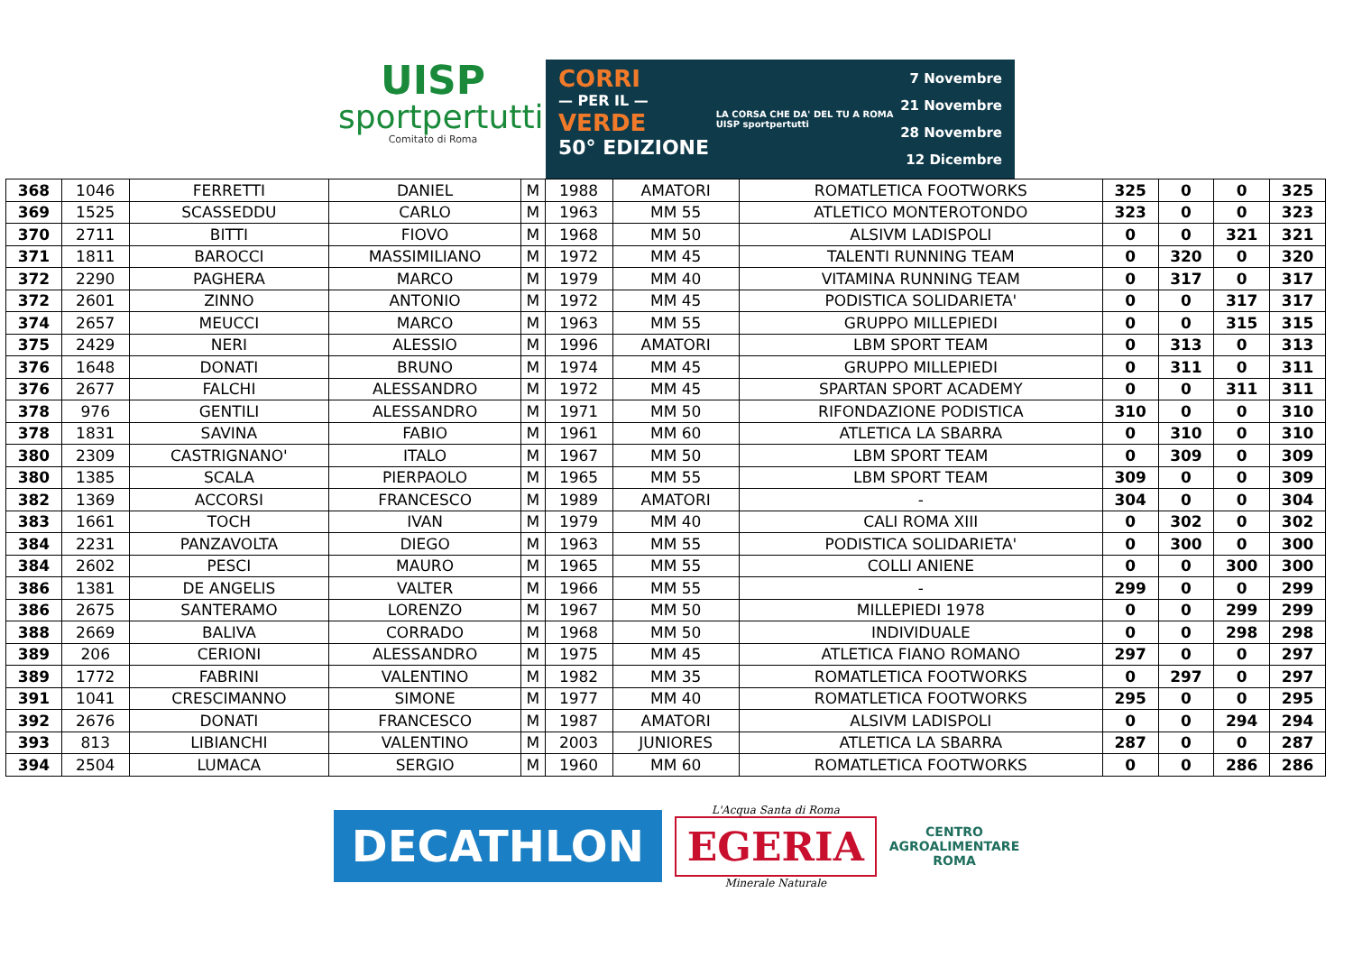UISP
sportpertutti
Comitato di Roma
CORRI
— PER IL —
VERDE
50° EDIZIONE
LA CORSA CHE DA' DEL TU A ROMA
UISP sportpertutti
7 Novembre
21 Novembre
28 Novembre
12 Dicembre
| 368 | 1046 | FERRETTI | DANIEL | M | 1988 | AMATORI | ROMATLETICA FOOTWORKS | 325 | 0 | 0 | 325 |
| 369 | 1525 | SCASSEDDU | CARLO | M | 1963 | MM 55 | ATLETICO MONTEROTONDO | 323 | 0 | 0 | 323 |
| 370 | 2711 | BITTI | FIOVO | M | 1968 | MM 50 | ALSIVM LADISPOLI | 0 | 0 | 321 | 321 |
| 371 | 1811 | BAROCCI | MASSIMILIANO | M | 1972 | MM 45 | TALENTI RUNNING TEAM | 0 | 320 | 0 | 320 |
| 372 | 2290 | PAGHERA | MARCO | M | 1979 | MM 40 | VITAMINA RUNNING TEAM | 0 | 317 | 0 | 317 |
| 372 | 2601 | ZINNO | ANTONIO | M | 1972 | MM 45 | PODISTICA SOLIDARIETA' | 0 | 0 | 317 | 317 |
| 374 | 2657 | MEUCCI | MARCO | M | 1963 | MM 55 | GRUPPO MILLEPIEDI | 0 | 0 | 315 | 315 |
| 375 | 2429 | NERI | ALESSIO | M | 1996 | AMATORI | LBM SPORT TEAM | 0 | 313 | 0 | 313 |
| 376 | 1648 | DONATI | BRUNO | M | 1974 | MM 45 | GRUPPO MILLEPIEDI | 0 | 311 | 0 | 311 |
| 376 | 2677 | FALCHI | ALESSANDRO | M | 1972 | MM 45 | SPARTAN SPORT ACADEMY | 0 | 0 | 311 | 311 |
| 378 | 976 | GENTILI | ALESSANDRO | M | 1971 | MM 50 | RIFONDAZIONE PODISTICA | 310 | 0 | 0 | 310 |
| 378 | 1831 | SAVINA | FABIO | M | 1961 | MM 60 | ATLETICA LA SBARRA | 0 | 310 | 0 | 310 |
| 380 | 2309 | CASTRIGNANO' | ITALO | M | 1967 | MM 50 | LBM SPORT TEAM | 0 | 309 | 0 | 309 |
| 380 | 1385 | SCALA | PIERPAOLO | M | 1965 | MM 55 | LBM SPORT TEAM | 309 | 0 | 0 | 309 |
| 382 | 1369 | ACCORSI | FRANCESCO | M | 1989 | AMATORI | - | 304 | 0 | 0 | 304 |
| 383 | 1661 | TOCH | IVAN | M | 1979 | MM 40 | CALI ROMA XIII | 0 | 302 | 0 | 302 |
| 384 | 2231 | PANZAVOLTA | DIEGO | M | 1963 | MM 55 | PODISTICA SOLIDARIETA' | 0 | 300 | 0 | 300 |
| 384 | 2602 | PESCI | MAURO | M | 1965 | MM 55 | COLLI ANIENE | 0 | 0 | 300 | 300 |
| 386 | 1381 | DE ANGELIS | VALTER | M | 1966 | MM 55 | - | 299 | 0 | 0 | 299 |
| 386 | 2675 | SANTERAMO | LORENZO | M | 1967 | MM 50 | MILLEPIEDI 1978 | 0 | 0 | 299 | 299 |
| 388 | 2669 | BALIVA | CORRADO | M | 1968 | MM 50 | INDIVIDUALE | 0 | 0 | 298 | 298 |
| 389 | 206 | CERIONI | ALESSANDRO | M | 1975 | MM 45 | ATLETICA FIANO ROMANO | 297 | 0 | 0 | 297 |
| 389 | 1772 | FABRINI | VALENTINO | M | 1982 | MM 35 | ROMATLETICA FOOTWORKS | 0 | 297 | 0 | 297 |
| 391 | 1041 | CRESCIMANNO | SIMONE | M | 1977 | MM 40 | ROMATLETICA FOOTWORKS | 295 | 0 | 0 | 295 |
| 392 | 2676 | DONATI | FRANCESCO | M | 1987 | AMATORI | ALSIVM LADISPOLI | 0 | 0 | 294 | 294 |
| 393 | 813 | LIBIANCHI | VALENTINO | M | 2003 | JUNIORES | ATLETICA LA SBARRA | 287 | 0 | 0 | 287 |
| 394 | 2504 | LUMACA | SERGIO | M | 1960 | MM 60 | ROMATLETICA FOOTWORKS | 0 | 0 | 286 | 286 |
DECATHLON
L'Acqua Santa di Roma
EGERIA
Minerale Naturale
CENTRO
AGROALIMENTARE
ROMA